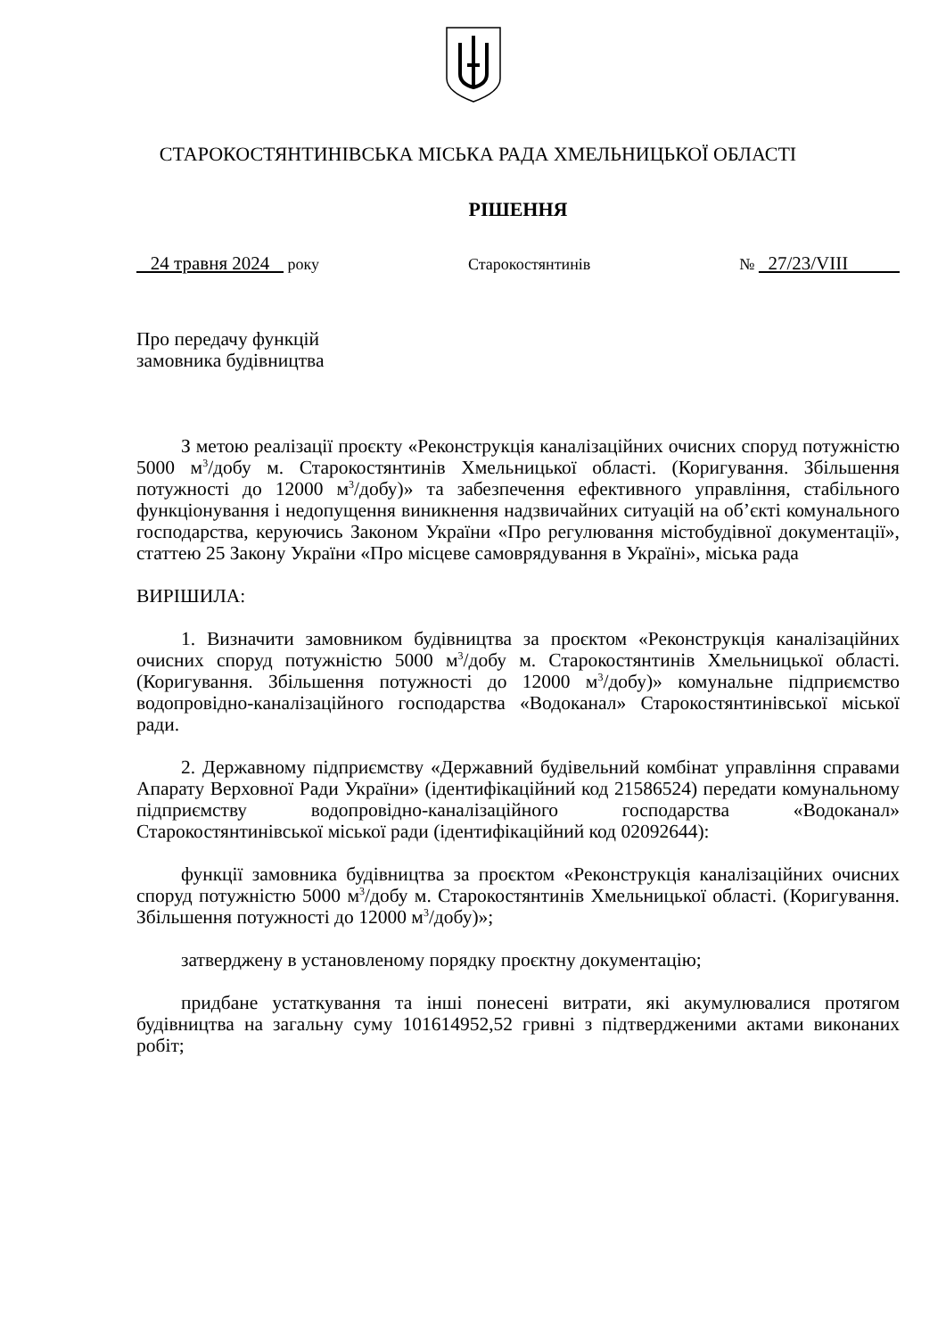СТАРОКОСТЯНТИНІВСЬКА МІСЬКА РАДА ХМЕЛЬНИЦЬКОЇ ОБЛАСТІ
РІШЕННЯ
24 травня 2024 року Старокостянтинів № 27/23/VIII
Про передачу функцій
замовника будівництва
З метою реалізації проєкту «Реконструкція каналізаційних очисних споруд потужністю 5000 м<sup>3</sup>/добу м. Старокостянтинів Хмельницької області. (Коригування. Збільшення потужності до 12000 м<sup>3</sup>/добу)» та забезпечення ефективного управління, стабільного функціонування і недопущення виникнення надзвичайних ситуацій на об’єкті комунального господарства, керуючись Законом України «Про регулювання містобудівної документації», статтею 25 Закону України «Про місцеве самоврядування в Україні», міська рада
ВИРІШИЛА:
1. Визначити замовником будівництва за проєктом «Реконструкція каналізаційних очисних споруд потужністю 5000 м<sup>3</sup>/добу м. Старокостянтинів Хмельницької області. (Коригування. Збільшення потужності до 12000 м<sup>3</sup>/добу)» комунальне підприємство водопровідно-каналізаційного господарства «Водоканал» Старокостянтинівської міської ради.
2. Державному підприємству «Державний будівельний комбінат управління справами Апарату Верховної Ради України» (ідентифікаційний код 21586524) передати комунальному підприємству водопровідно-каналізаційного господарства «Водоканал» Старокостянтинівської міської ради (ідентифікаційний код 02092644):
функції замовника будівництва за проєктом «Реконструкція каналізаційних очисних споруд потужністю 5000 м<sup>3</sup>/добу м. Старокостянтинів Хмельницької області. (Коригування. Збільшення потужності до 12000 м<sup>3</sup>/добу)»;
затверджену в установленому порядку проєктну документацію;
придбане устаткування та інші понесені витрати, які акумулювалися протягом будівництва на загальну суму 101614952,52 гривні з підтвердженими актами виконаних робіт;